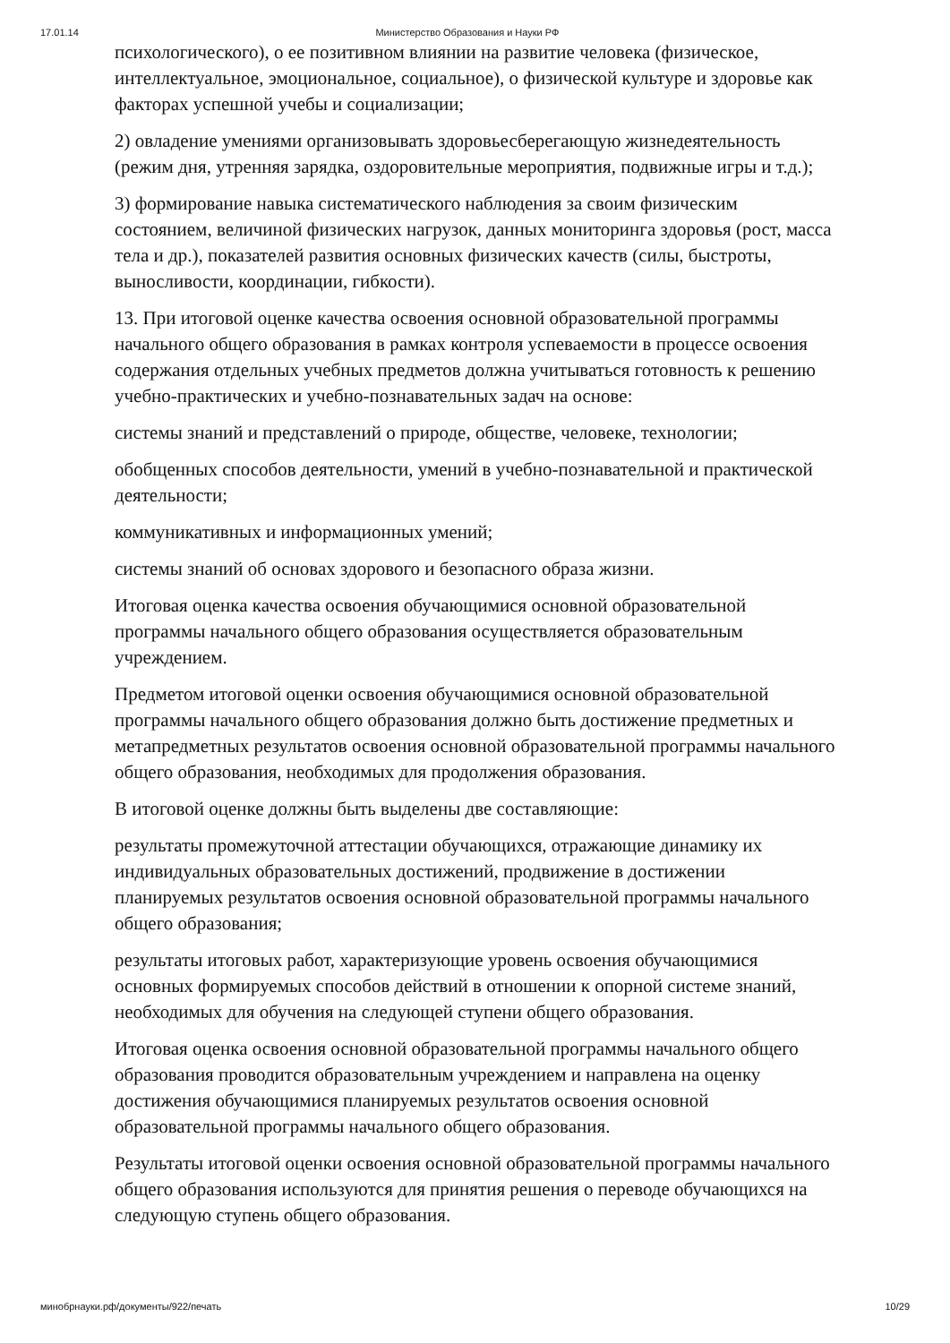17.01.14 Министерство Образования и Науки РФ
психологического), о ее позитивном влиянии на развитие человека (физическое, интеллектуальное, эмоциональное, социальное), о физической культуре и здоровье как факторах успешной учебы и социализации;
2) овладение умениями организовывать здоровьесберегающую жизнедеятельность (режим дня, утренняя зарядка, оздоровительные мероприятия, подвижные игры и т.д.);
3) формирование навыка систематического наблюдения за своим физическим состоянием, величиной физических нагрузок, данных мониторинга здоровья (рост, масса тела и др.), показателей развития основных физических качеств (силы, быстроты, выносливости, координации, гибкости).
13. При итоговой оценке качества освоения основной образовательной программы начального общего образования в рамках контроля успеваемости в процессе освоения содержания отдельных учебных предметов должна учитываться готовность к решению учебно-практических и учебно-познавательных задач на основе:
системы знаний и представлений о природе, обществе, человеке, технологии;
обобщенных способов деятельности, умений в учебно-познавательной и практической деятельности;
коммуникативных и информационных умений;
системы знаний об основах здорового и безопасного образа жизни.
Итоговая оценка качества освоения обучающимися основной образовательной программы начального общего образования осуществляется образовательным учреждением.
Предметом итоговой оценки освоения обучающимися основной образовательной программы начального общего образования должно быть достижение предметных и метапредметных результатов освоения основной образовательной программы начального общего образования, необходимых для продолжения образования.
В итоговой оценке должны быть выделены две составляющие:
результаты промежуточной аттестации обучающихся, отражающие динамику их индивидуальных образовательных достижений, продвижение в достижении планируемых результатов освоения основной образовательной программы начального общего образования;
результаты итоговых работ, характеризующие уровень освоения обучающимися основных формируемых способов действий в отношении к опорной системе знаний, необходимых для обучения на следующей ступени общего образования.
Итоговая оценка освоения основной образовательной программы начального общего образования проводится образовательным учреждением и направлена на оценку достижения обучающимися планируемых результатов освоения основной образовательной программы начального общего образования.
Результаты итоговой оценки освоения основной образовательной программы начального общего образования используются для принятия решения о переводе обучающихся на следующую ступень общего образования.
минобрнауки.рф/документы/922/печать 10/29